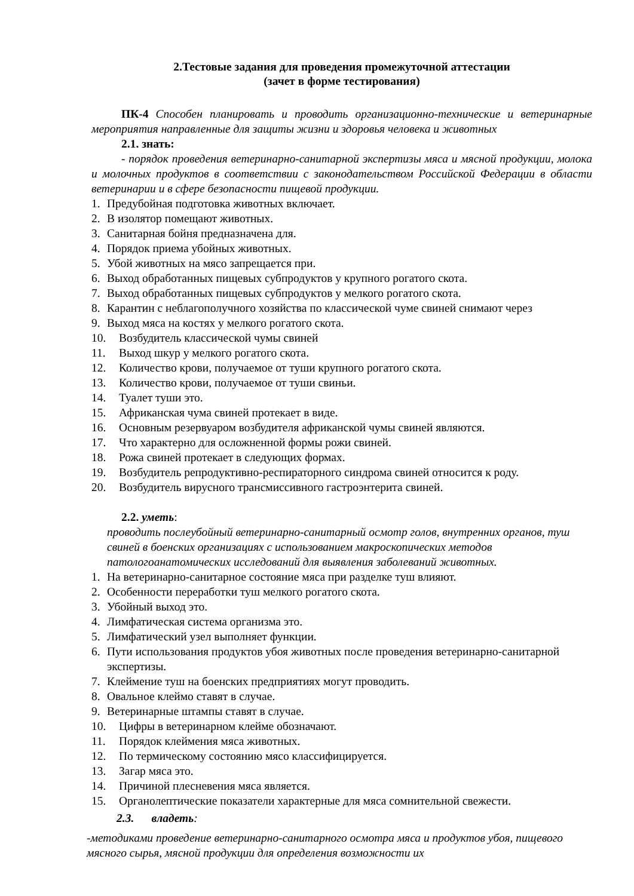2.Тестовые задания для проведения промежуточной аттестации
(зачет в форме тестирования)
ПК-4 Способен планировать и проводить организационно-технические и ветеринарные мероприятия направленные для защиты жизни и здоровья человека и животных
2.1. знать:
- порядок проведения ветеринарно-санитарной экспертизы мяса и мясной продукции, молока и молочных продуктов в соответствии с законодательством Российской Федерации в области ветеринарии и в сфере безопасности пищевой продукции.
1. Предубойная подготовка животных включает.
2. В изолятор помещают животных.
3. Санитарная бойня предназначена для.
4. Порядок приема убойных животных.
5. Убой животных на мясо запрещается при.
6. Выход обработанных пищевых субпродуктов у крупного рогатого скота.
7. Выход обработанных пищевых субпродуктов у мелкого рогатого скота.
8. Карантин с неблагополучного хозяйства по классической чуме свиней снимают через
9. Выход мяса на костях у мелкого рогатого скота.
10. Возбудитель классической чумы свиней
11. Выход шкур у мелкого рогатого скота.
12. Количество крови, получаемое от туши крупного рогатого скота.
13. Количество крови, получаемое от туши свиньи.
14. Туалет туши это.
15. Африканская чума свиней протекает в виде.
16. Основным резервуаром возбудителя африканской чумы свиней являются.
17. Что характерно для осложненной формы рожи свиней.
18. Рожа свиней протекает в следующих формах.
19. Возбудитель репродуктивно-респираторного синдрома свиней относится к роду.
20. Возбудитель вирусного трансмиссивного гастроэнтерита свиней.
2.2. уметь:
проводить послеубойный ветеринарно-санитарный осмотр голов, внутренних органов, туш свиней в боенских организациях с использованием макроскопических методов патологоанатомических исследований для выявления заболеваний животных.
1. На ветеринарно-санитарное состояние мяса при разделке туш влияют.
2. Особенности переработки туш мелкого рогатого скота.
3. Убойный выход это.
4. Лимфатическая система организма это.
5. Лимфатический узел выполняет функции.
6. Пути использования продуктов убоя животных после проведения ветеринарно-санитарной экспертизы.
7. Клеймение туш на боенских предприятиях могут проводить.
8. Овальное клеймо ставят в случае.
9. Ветеринарные штампы ставят в случае.
10. Цифры в ветеринарном клейме обозначают.
11. Порядок клеймения мяса животных.
12. По термическому состоянию мясо классифицируется.
13. Загар мяса это.
14. Причиной плесневения мяса является.
15. Органолептические показатели характерные для мяса сомнительной свежести.
2.3. владеть:
-методиками проведение ветеринарно-санитарного осмотра мяса и продуктов убоя, пищевого мясного сырья, мясной продукции для определения возможности их